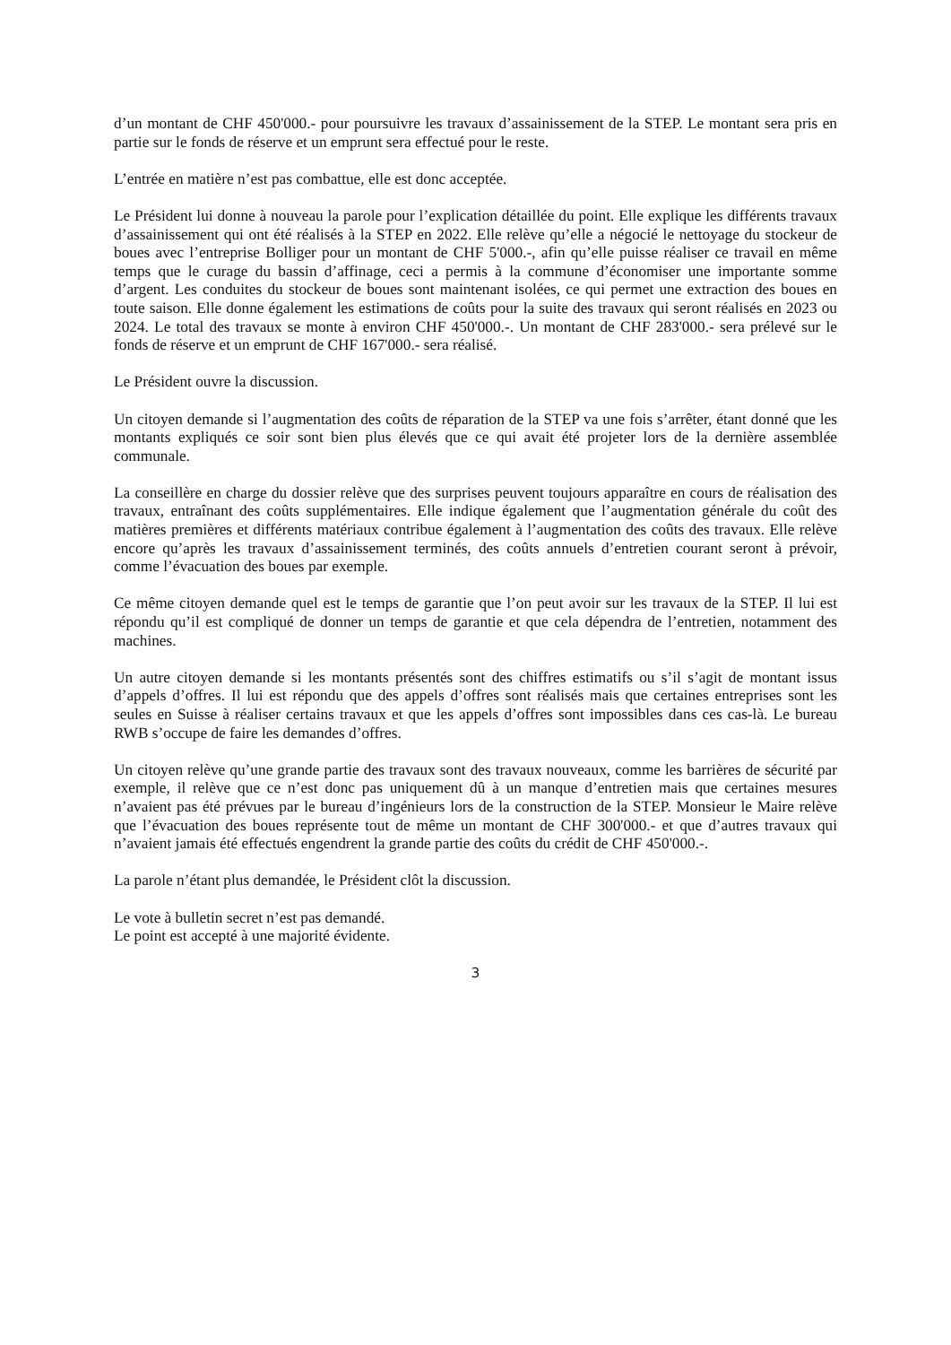d’un montant de CHF 450'000.- pour poursuivre les travaux d’assainissement de la STEP. Le montant sera pris en partie sur le fonds de réserve et un emprunt sera effectué pour le reste.
L’entrée en matière n’est pas combattue, elle est donc acceptée.
Le Président lui donne à nouveau la parole pour l’explication détaillée du point. Elle explique les différents travaux d’assainissement qui ont été réalisés à la STEP en 2022. Elle relève qu’elle a négocié le nettoyage du stockeur de boues avec l’entreprise Bolliger pour un montant de CHF 5'000.-, afin qu’elle puisse réaliser ce travail en même temps que le curage du bassin d’affinage, ceci a permis à la commune d’économiser une importante somme d’argent. Les conduites du stockeur de boues sont maintenant isolées, ce qui permet une extraction des boues en toute saison. Elle donne également les estimations de coûts pour la suite des travaux qui seront réalisés en 2023 ou 2024. Le total des travaux se monte à environ CHF 450'000.-. Un montant de CHF 283'000.- sera prélevé sur le fonds de réserve et un emprunt de CHF 167'000.- sera réalisé.
Le Président ouvre la discussion.
Un citoyen demande si l’augmentation des coûts de réparation de la STEP va une fois s’arrêter, étant donné que les montants expliqués ce soir sont bien plus élevés que ce qui avait été projeter lors de la dernière assemblée communale.
La conseillère en charge du dossier relève que des surprises peuvent toujours apparaître en cours de réalisation des travaux, entraînant des coûts supplémentaires. Elle indique également que l’augmentation générale du coût des matières premières et différents matériaux contribue également à l’augmentation des coûts des travaux. Elle relève encore qu’après les travaux d’assainissement terminés, des coûts annuels d’entretien courant seront à prévoir, comme l’évacuation des boues par exemple.
Ce même citoyen demande quel est le temps de garantie que l’on peut avoir sur les travaux de la STEP. Il lui est répondu qu’il est compliqué de donner un temps de garantie et que cela dépendra de l’entretien, notamment des machines.
Un autre citoyen demande si les montants présentés sont des chiffres estimatifs ou s’il s’agit de montant issus d’appels d’offres. Il lui est répondu que des appels d’offres sont réalisés mais que certaines entreprises sont les seules en Suisse à réaliser certains travaux et que les appels d’offres sont impossibles dans ces cas-là. Le bureau RWB s’occupe de faire les demandes d’offres.
Un citoyen relève qu’une grande partie des travaux sont des travaux nouveaux, comme les barrières de sécurité par exemple, il relève que ce n’est donc pas uniquement dû à un manque d’entretien mais que certaines mesures n’avaient pas été prévues par le bureau d’ingénieurs lors de la construction de la STEP. Monsieur le Maire relève que l’évacuation des boues représente tout de même un montant de CHF 300'000.- et que d’autres travaux qui n’avaient jamais été effectués engendrent la grande partie des coûts du crédit de CHF 450'000.-.
La parole n’étant plus demandée, le Président clôt la discussion.
Le vote à bulletin secret n’est pas demandé.
Le point est accepté à une majorité évidente.
3